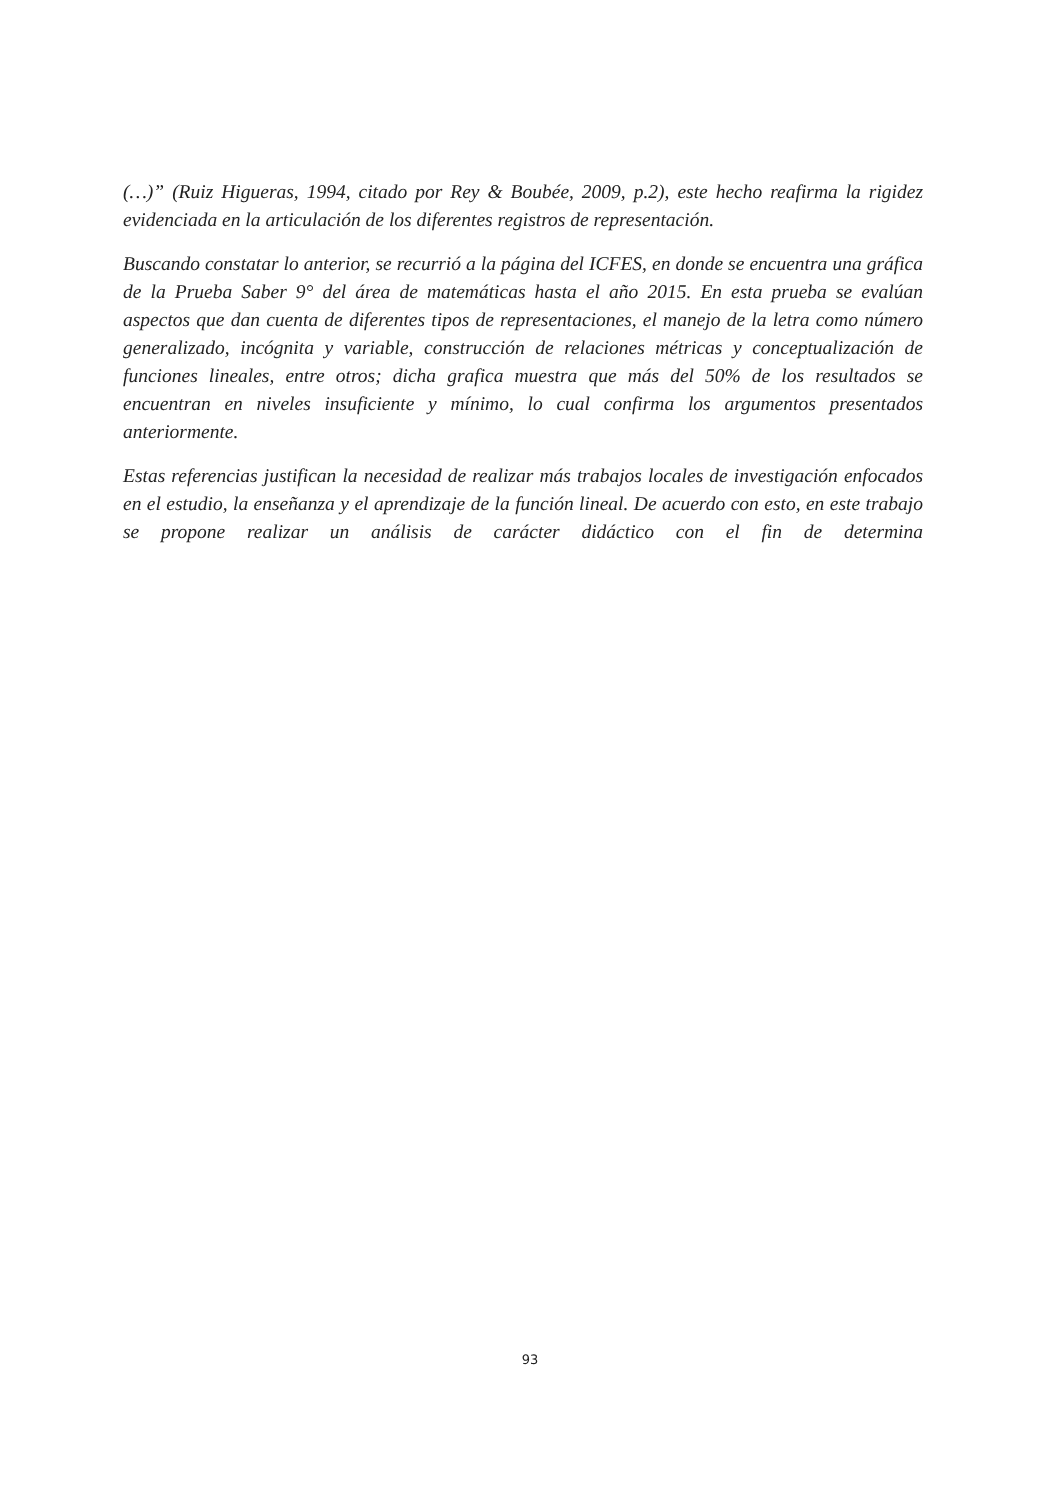(…)” (Ruiz Higueras, 1994, citado por Rey & Boubée, 2009, p.2), este hecho reafirma la rigidez evidenciada en la articulación de los diferentes registros de representación.
Buscando constatar lo anterior, se recurrió a la página del ICFES, en donde se encuentra una gráfica de la Prueba Saber 9° del área de matemáticas hasta el año 2015. En esta prueba se evalúan aspectos que dan cuenta de diferentes tipos de representaciones, el manejo de la letra como número generalizado, incógnita y variable, construcción de relaciones métricas y conceptualización de funciones lineales, entre otros; dicha grafica muestra que más del 50% de los resultados se encuentran en niveles insuficiente y mínimo, lo cual confirma los argumentos presentados anteriormente.
Estas referencias justifican la necesidad de realizar más trabajos locales de investigación enfocados en el estudio, la enseñanza y el aprendizaje de la función lineal. De acuerdo con esto, en este trabajo se propone realizar un análisis de carácter didáctico con el fin de determina
93